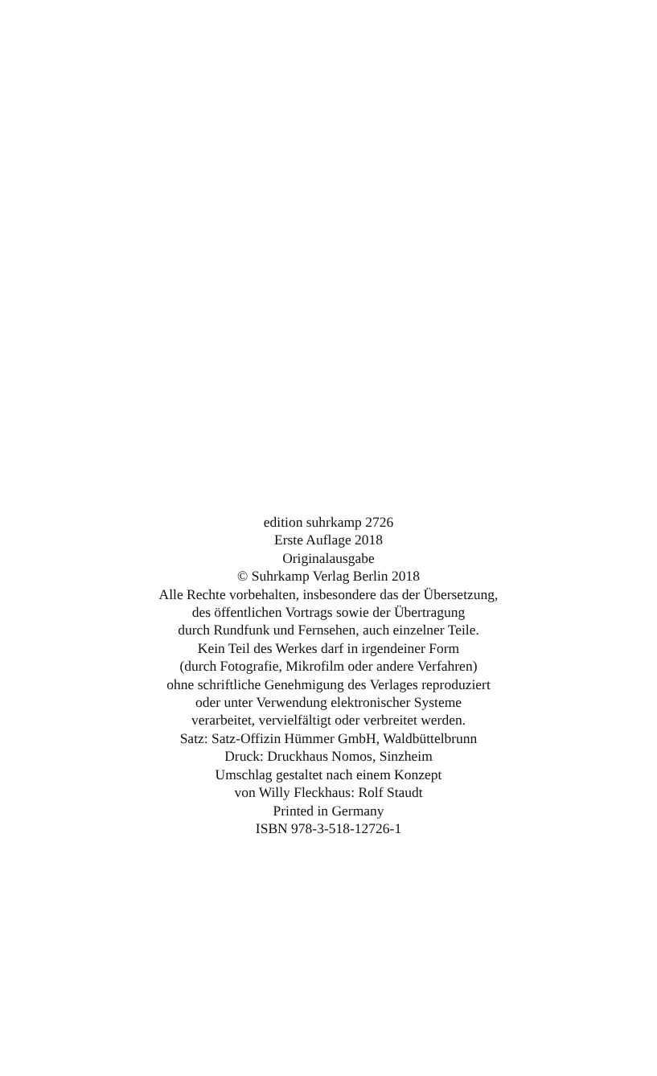edition suhrkamp 2726
Erste Auflage 2018
Originalausgabe
© Suhrkamp Verlag Berlin 2018
Alle Rechte vorbehalten, insbesondere das der Übersetzung,
des öffentlichen Vortrags sowie der Übertragung
durch Rundfunk und Fernsehen, auch einzelner Teile.
Kein Teil des Werkes darf in irgendeiner Form
(durch Fotografie, Mikrofilm oder andere Verfahren)
ohne schriftliche Genehmigung des Verlages reproduziert
oder unter Verwendung elektronischer Systeme
verarbeitet, vervielfältigt oder verbreitet werden.
Satz: Satz-Offizin Hümmer GmbH, Waldbüttelbrunn
Druck: Druckhaus Nomos, Sinzheim
Umschlag gestaltet nach einem Konzept
von Willy Fleckhaus: Rolf Staudt
Printed in Germany
ISBN 978-3-518-12726-1